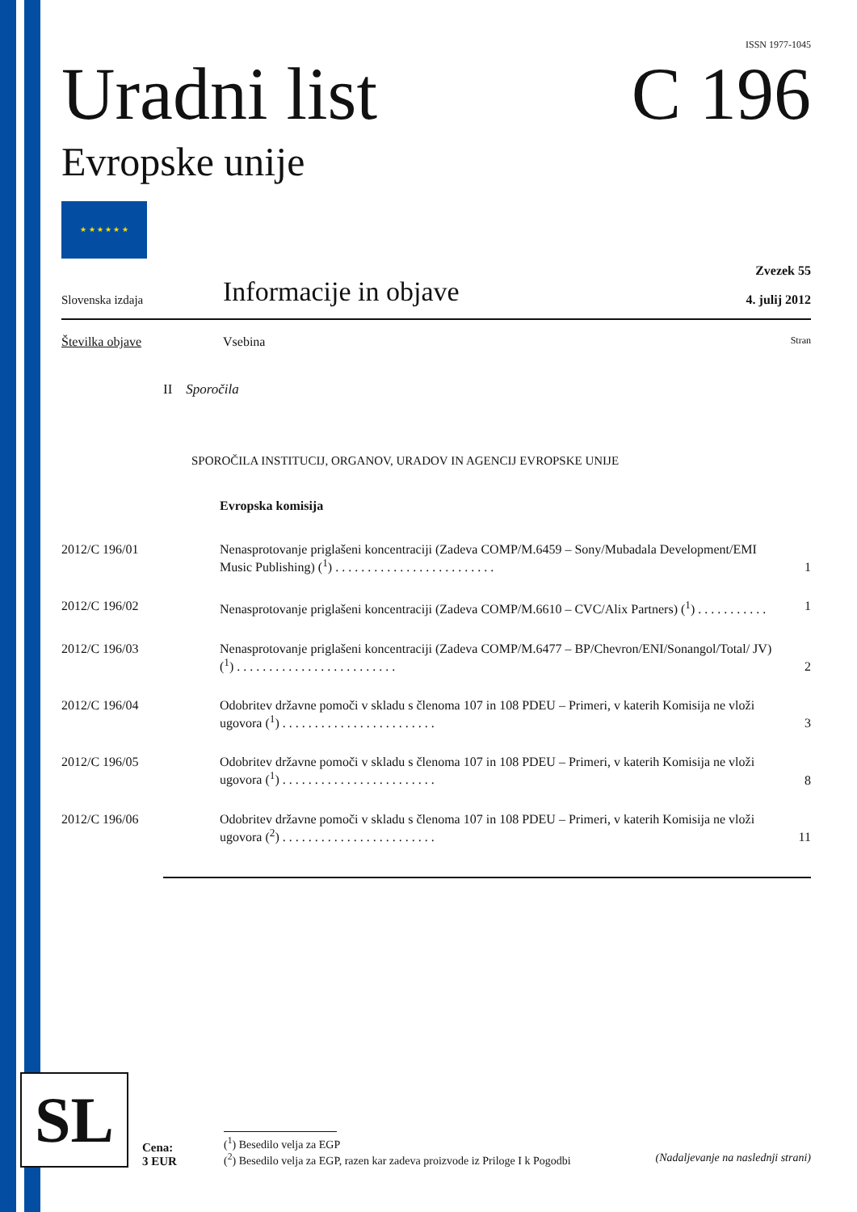ISSN 1977-1045
Uradni list
Evropske unije
C 196
★ ★ ★ ★ ★ ★
Slovenska izdaja
Informacije in objave
Zvezek 55
4. julij 2012
Številka objave Vsebina
Stran
II Sporočila
SPOROČILA INSTITUCIJ, ORGANOV, URADOV IN AGENCIJ EVROPSKE UNIJE
Evropska komisija
| 2012/C 196/01 | Nenasprotovanje priglašeni koncentraciji (Zadeva COMP/M.6459 – Sony/Mubadala Development/EMI Music Publishing) (<sup>1</sup>) . . . . . . . . . . . . . . . . . . . . . . . . . | 1 |
| 2012/C 196/02 | Nenasprotovanje priglašeni koncentraciji (Zadeva COMP/M.6610 – CVC/Alix Partners) (<sup>1</sup>) . . . . . . . . . . . | 1 |
| 2012/C 196/03 | Nenasprotovanje priglašeni koncentraciji (Zadeva COMP/M.6477 – BP/Chevron/ENI/Sonangol/Total/ JV) (<sup>1</sup>) . . . . . . . . . . . . . . . . . . . . . . . . . | 2 |
| 2012/C 196/04 | Odobritev državne pomoči v skladu s členoma 107 in 108 PDEU – Primeri, v katerih Komisija ne vloži ugovora (<sup>1</sup>) . . . . . . . . . . . . . . . . . . . . . . . . | 3 |
| 2012/C 196/05 | Odobritev državne pomoči v skladu s členoma 107 in 108 PDEU – Primeri, v katerih Komisija ne vloži ugovora (<sup>1</sup>) . . . . . . . . . . . . . . . . . . . . . . . . | 8 |
| 2012/C 196/06 | Odobritev državne pomoči v skladu s členoma 107 in 108 PDEU – Primeri, v katerih Komisija ne vloži ugovora (<sup>2</sup>) . . . . . . . . . . . . . . . . . . . . . . . . | 11 |
SL
Cena:
3 EUR
(<sup>1</sup>) Besedilo velja za EGP
(<sup>2</sup>) Besedilo velja za EGP, razen kar zadeva proizvode iz Priloge I k Pogodbi (Nadaljevanje na naslednji strani)